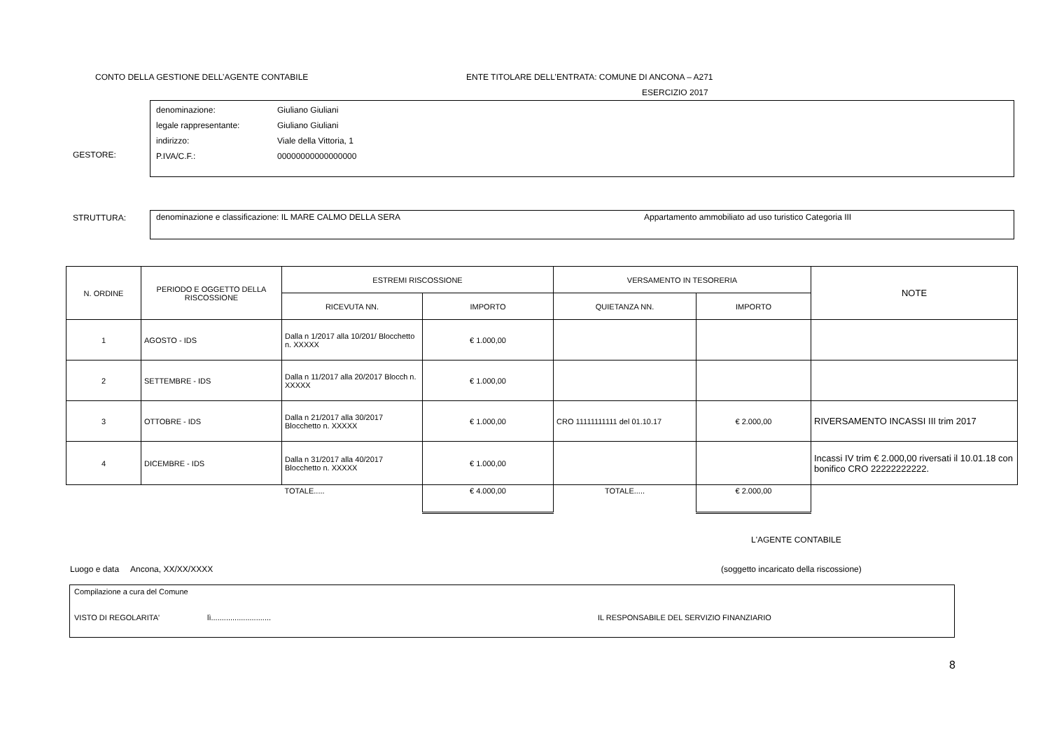CONTO DELLA GESTIONE DELL’AGENTE CONTABILE ENTE TITOLARE DELL’ENTRATA: COMUNE DI ANCONA – A271
ESERCIZIO 2017
GESTORE:
denominazione: Giuliano Giuliani
legale rappresentante: Giuliano Giuliani
indirizzo: Viale della Vittoria, 1
P.IVA/C.F.: 00000000000000000
STRUTTURA:
denominazione e classificazione: IL MARE CALMO DELLA SERA Appartamento ammobiliato ad uso turistico Categoria III
| N. ORDINE | PERIODO E OGGETTO DELLA RISCOSSIONE | ESTREMI RISCOSSIONE | | VERSAMENTO IN TESORERIA | | NOTE |
| --- | --- | --- | --- | --- | --- | --- |
| | | RICEVUTA NN. | IMPORTO | QUIETANZA NN. | IMPORTO | |
| 1 | AGOSTO - IDS | Dalla n 1/2017 alla 10/201/ Blocchetto n. XXXXX | € 1.000,00 | | | |
| 2 | SETTEMBRE - IDS | Dalla n 11/2017 alla 20/2017 Blocch n. XXXXX | € 1.000,00 | | | |
| 3 | OTTOBRE - IDS | Dalla n 21/2017 alla 30/2017 Blocchetto n. XXXXX | € 1.000,00 | CRO 11111111111 del 01.10.17 | € 2.000,00 | RIVERSAMENTO INCASSI III trim 2017 |
| 4 | DICEMBRE - IDS | Dalla n 31/2017 alla 40/2017 Blocchetto n. XXXXX | € 1.000,00 | | | Incassi IV trim € 2.000,00 riversati il 10.01.18 con bonifico CRO 22222222222. |
| | | TOTALE..... | € 4.000,00 | TOTALE..... | € 2.000,00 | |
L'AGENTE CONTABILE
Luogo e data Ancona, XX/XX/XXXX (soggetto incaricato della riscossione)
Compilazione a cura del Comune
VISTO DI REGOLARITA' lì............................ IL RESPONSABILE DEL SERVIZIO FINANZIARIO
8